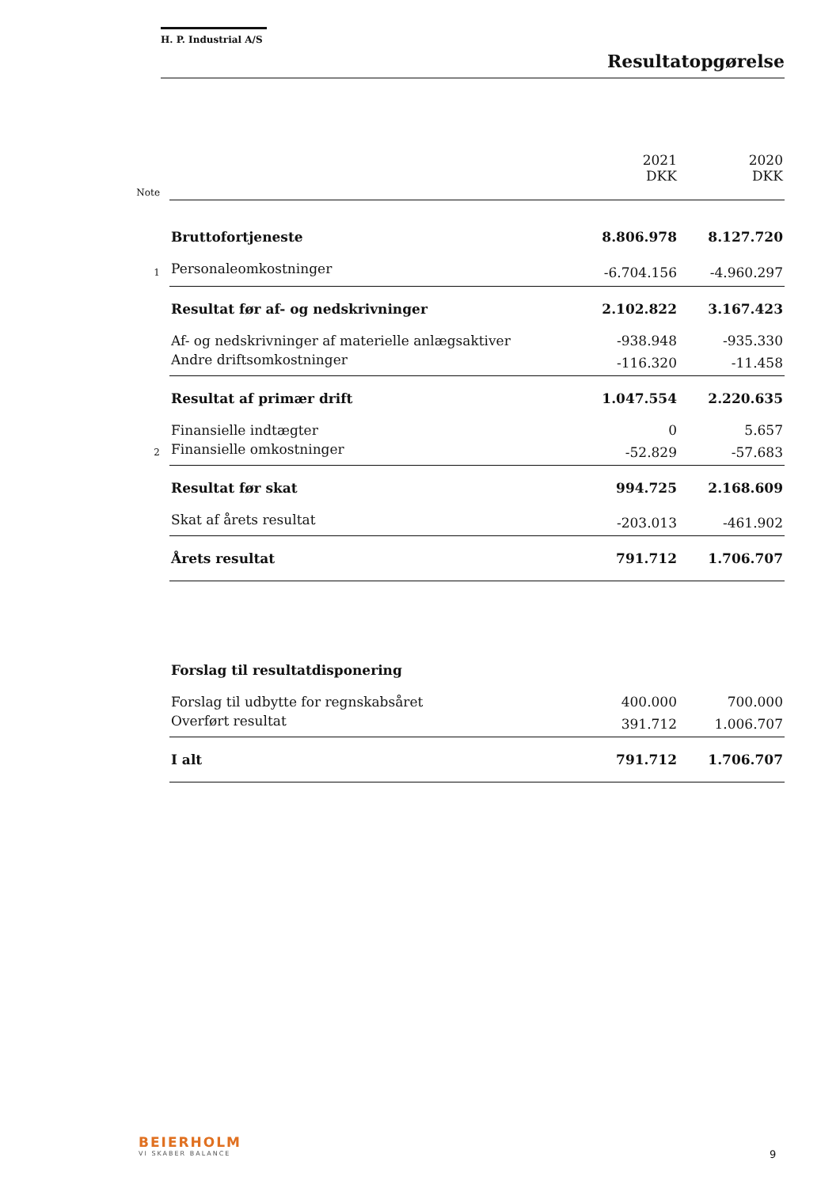H. P. Industrial A/S
Resultatopgørelse
| | | 2021 DKK | 2020 DKK |
| Note | | | |
| | Bruttofortjeneste | 8.806.978 | 8.127.720 |
| 1 | Personaleomkostninger | -6.704.156 | -4.960.297 |
| | Resultat før af- og nedskrivninger | 2.102.822 | 3.167.423 |
| | Af- og nedskrivninger af materielle anlægsaktiver | -938.948 | -935.330 |
| | Andre driftsomkostninger | -116.320 | -11.458 |
| | Resultat af primær drift | 1.047.554 | 2.220.635 |
| | Finansielle indtægter | 0 | 5.657 |
| 2 | Finansielle omkostninger | -52.829 | -57.683 |
| | Resultat før skat | 994.725 | 2.168.609 |
| | Skat af årets resultat | -203.013 | -461.902 |
| | Årets resultat | 791.712 | 1.706.707 |
| | Forslag til resultatdisponering | | |
| | Forslag til udbytte for regnskabsåret | 400.000 | 700.000 |
| | Overført resultat | 391.712 | 1.006.707 |
| | I alt | 791.712 | 1.706.707 |
BEIERHOLM
VI SKABER BALANCE
9